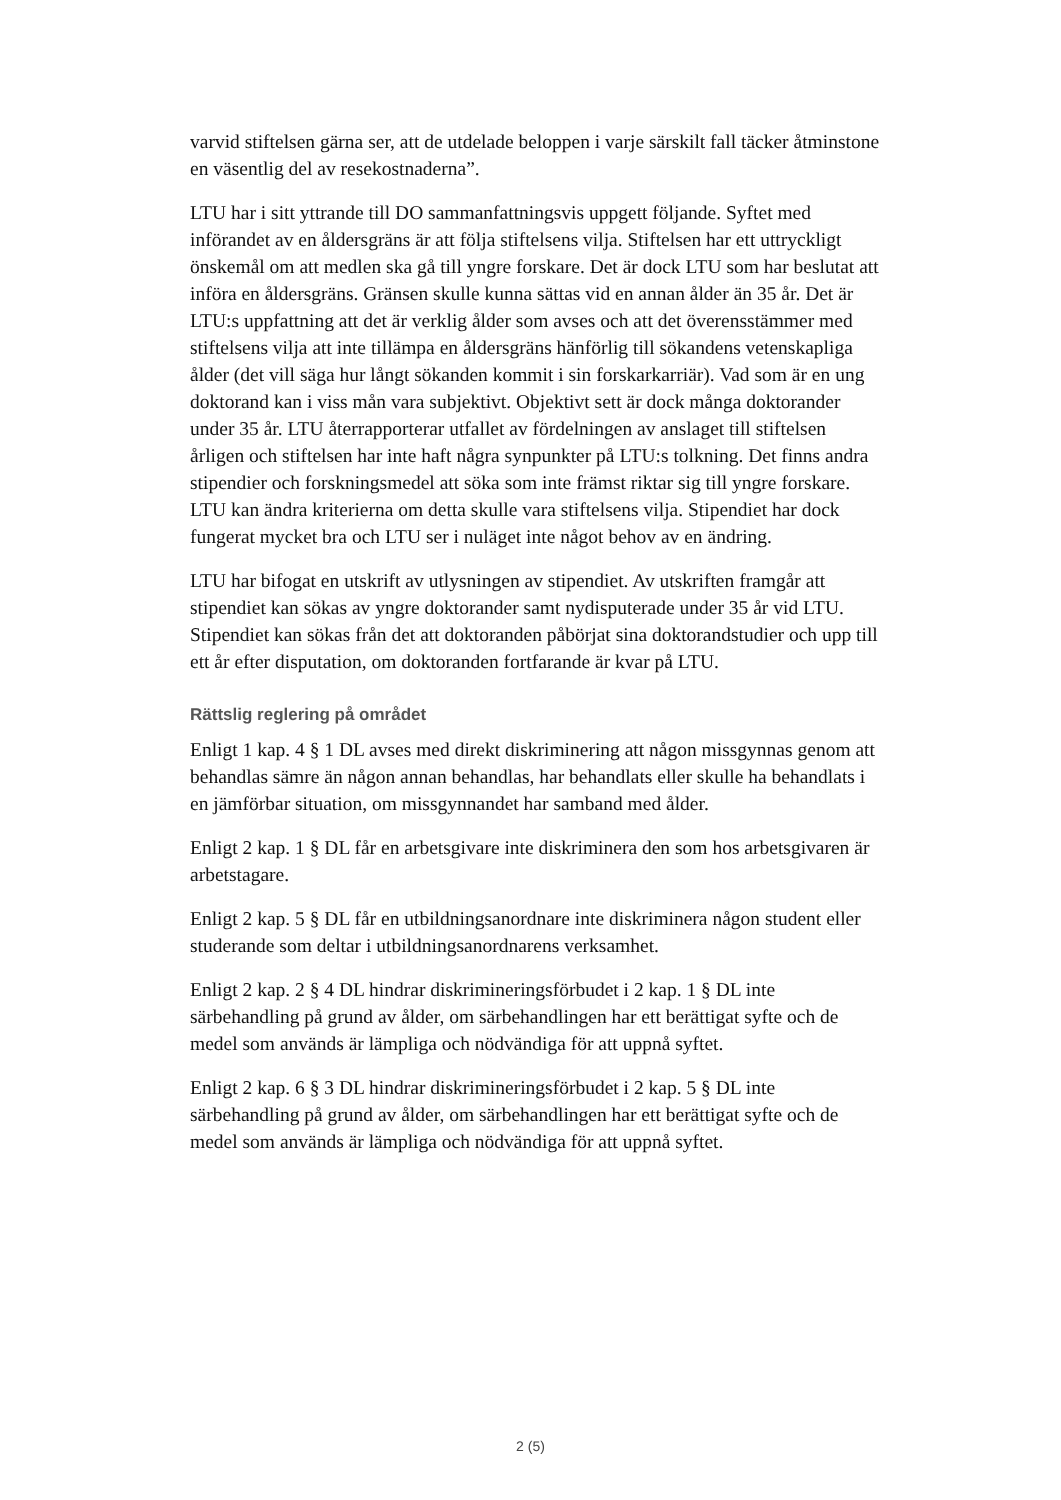varvid stiftelsen gärna ser, att de utdelade beloppen i varje särskilt fall täcker åtminstone en väsentlig del av resekostnaderna”.
LTU har i sitt yttrande till DO sammanfattningsvis uppgett följande. Syftet med införandet av en åldersgräns är att följa stiftelsens vilja. Stiftelsen har ett uttryckligt önskemål om att medlen ska gå till yngre forskare. Det är dock LTU som har beslutat att införa en åldersgräns. Gränsen skulle kunna sättas vid en annan ålder än 35 år. Det är LTU:s uppfattning att det är verklig ålder som avses och att det överensstämmer med stiftelsens vilja att inte tillämpa en åldersgräns hänförlig till sökandens vetenskapliga ålder (det vill säga hur långt sökanden kommit i sin forskarkarriär). Vad som är en ung doktorand kan i viss mån vara subjektivt. Objektivt sett är dock många doktorander under 35 år. LTU återrapporterar utfallet av fördelningen av anslaget till stiftelsen årligen och stiftelsen har inte haft några synpunkter på LTU:s tolkning. Det finns andra stipendier och forskningsmedel att söka som inte främst riktar sig till yngre forskare. LTU kan ändra kriterierna om detta skulle vara stiftelsens vilja. Stipendiet har dock fungerat mycket bra och LTU ser i nuläget inte något behov av en ändring.
LTU har bifogat en utskrift av utlysningen av stipendiet. Av utskriften framgår att stipendiet kan sökas av yngre doktorander samt nydisputerade under 35 år vid LTU. Stipendiet kan sökas från det att doktoranden påbörjat sina doktorandstudier och upp till ett år efter disputation, om doktoranden fortfarande är kvar på LTU.
Rättslig reglering på området
Enligt 1 kap. 4 § 1 DL avses med direkt diskriminering att någon missgynnas genom att behandlas sämre än någon annan behandlas, har behandlats eller skulle ha behandlats i en jämförbar situation, om missgynnandet har samband med ålder.
Enligt 2 kap. 1 § DL får en arbetsgivare inte diskriminera den som hos arbetsgivaren är arbetstagare.
Enligt 2 kap. 5 § DL får en utbildningsanordnare inte diskriminera någon student eller studerande som deltar i utbildningsanordnarens verksamhet.
Enligt 2 kap. 2 § 4 DL hindrar diskrimineringsförbudet i 2 kap. 1 § DL inte särbehandling på grund av ålder, om särbehandlingen har ett berättigat syfte och de medel som används är lämpliga och nödvändiga för att uppnå syftet.
Enligt 2 kap. 6 § 3 DL hindrar diskrimineringsförbudet i 2 kap. 5 § DL inte särbehandling på grund av ålder, om särbehandlingen har ett berättigat syfte och de medel som används är lämpliga och nödvändiga för att uppnå syftet.
2 (5)